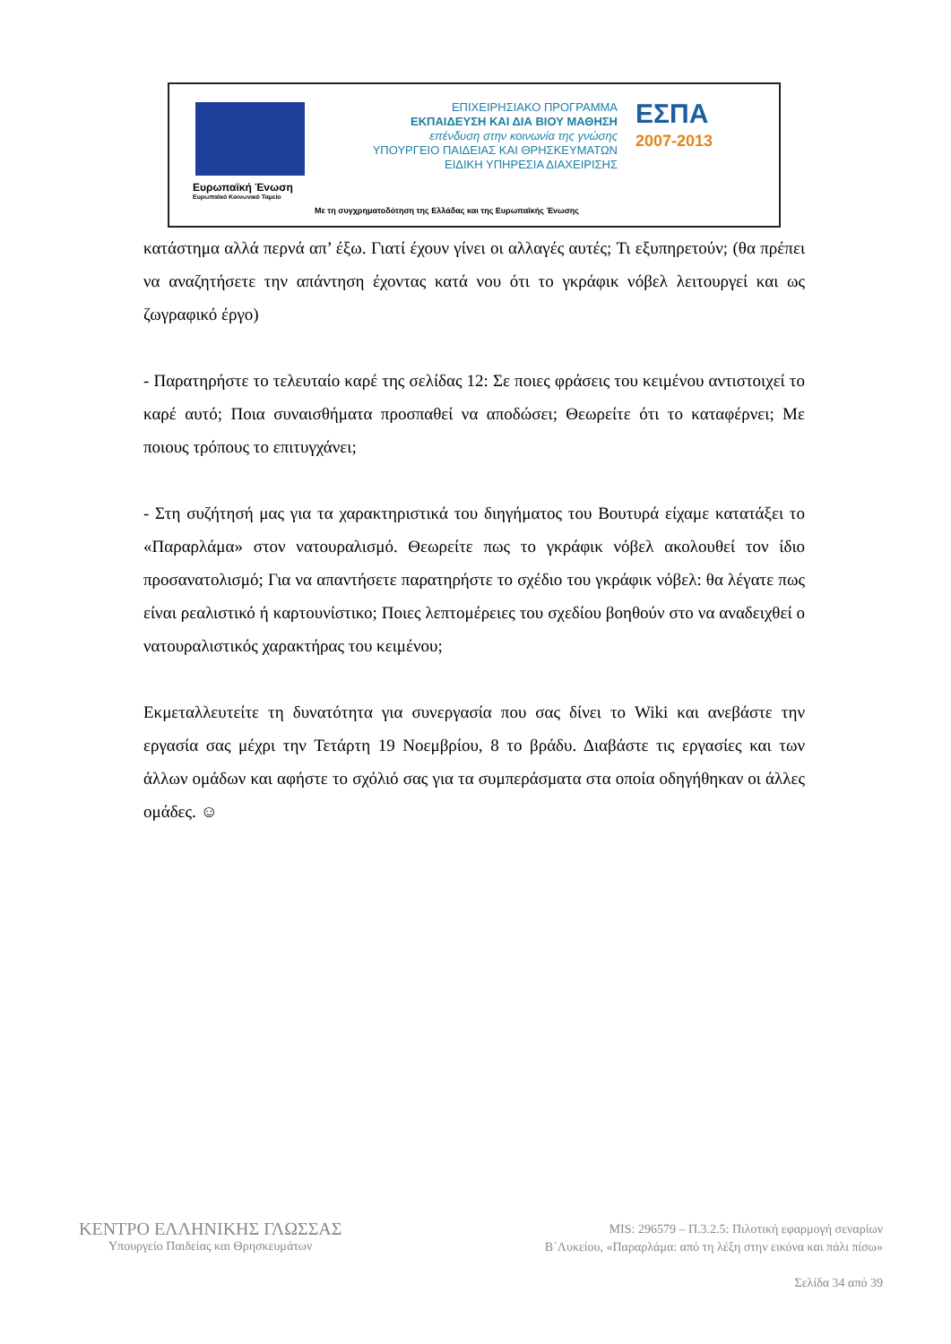Ευρωπαϊκή Ένωση
Ευρωπαϊκό Κοινωνικό Ταμείο
ΕΠΙΧΕΙΡΗΣΙΑΚΟ ΠΡΟΓΡΑΜΜΑ
ΕΚΠΑΙΔΕΥΣΗ ΚΑΙ ΔΙΑ ΒΙΟΥ ΜΑΘΗΣΗ
επένδυση στην κοινωνία της γνώσης
ΥΠΟΥΡΓΕΙΟ ΠΑΙΔΕΙΑΣ ΚΑΙ ΘΡΗΣΚΕΥΜΑΤΩΝ
ΕΙΔΙΚΗ ΥΠΗΡΕΣΙΑ ΔΙΑΧΕΙΡΙΣΗΣ
ΕΣΠΑ
2007-2013
Με τη συγχρηματοδότηση της Ελλάδας και της Ευρωπαϊκής Ένωσης
κατάστημα αλλά περνά απ’ έξω. Γιατί έχουν γίνει οι αλλαγές αυτές; Τι εξυπηρετούν; (θα πρέπει να αναζητήσετε την απάντηση έχοντας κατά νου ότι το γκράφικ νόβελ λειτουργεί και ως ζωγραφικό έργο)
- Παρατηρήστε το τελευταίο καρέ της σελίδας 12: Σε ποιες φράσεις του κειμένου αντιστοιχεί το καρέ αυτό; Ποια συναισθήματα προσπαθεί να αποδώσει; Θεωρείτε ότι το καταφέρνει; Με ποιους τρόπους το επιτυγχάνει;
- Στη συζήτησή μας για τα χαρακτηριστικά του διηγήματος του Βουτυρά είχαμε κατατάξει το «Παραρλάμα» στον νατουραλισμό. Θεωρείτε πως το γκράφικ νόβελ ακολουθεί τον ίδιο προσανατολισμό; Για να απαντήσετε παρατηρήστε το σχέδιο του γκράφικ νόβελ: θα λέγατε πως είναι ρεαλιστικό ή καρτουνίστικο; Ποιες λεπτομέρειες του σχεδίου βοηθούν στο να αναδειχθεί ο νατουραλιστικός χαρακτήρας του κειμένου;
Εκμεταλλευτείτε τη δυνατότητα για συνεργασία που σας δίνει το Wiki και ανεβάστε την εργασία σας μέχρι την Τετάρτη 19 Νοεμβρίου, 8 το βράδυ. Διαβάστε τις εργασίες και των άλλων ομάδων και αφήστε το σχόλιό σας για τα συμπεράσματα στα οποία οδηγήθηκαν οι άλλες ομάδες. ☺
ΚΕΝΤΡΟ ΕΛΛΗΝΙΚΗΣ ΓΛΩΣΣΑΣ
Υπουργείο Παιδείας και Θρησκευμάτων
MIS: 296579 – Π.3.2.5: Πιλοτική εφαρμογή σεναρίων
Β΄Λυκείου, «Παραρλάμα: από τη λέξη στην εικόνα και πάλι πίσω»
Σελίδα 34 από 39